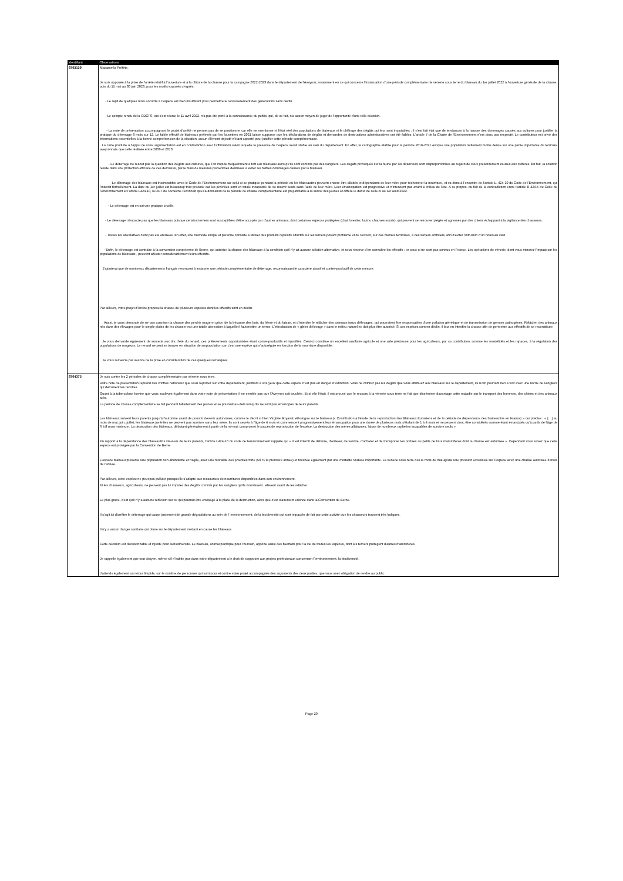| Identifiant | Observations |
| --- | --- |
| 8703129 | Madame la Préfète, Je suis opposée à la prise de l'arrêté relatif à l'ouverture et à la clôture de la chasse pour la campagne 2022-2023 dans le département de l'Aveyron, notamment en ce qui concerne l'instauration d'une période complémentaire de vénerie sous terre du blaireau du 1er juillet 2022 à l'ouverture générale de la chasse, puis du 15 mai au 30 juin 2023, pour les motifs exposés ci-après. - Le répit de quelques mois accordé à l'espèce est bien insuffisant pour permettre le renouvellement des générations sans déclin. - Le compte-rendu de la CDCFS, qui s'est réunie le 11 avril 2022, n'a pas été porté à la connaissance du public, qui, de ce fait, n'a aucun moyen de juger de l'opportunité d'une telle décision. - La note de présentation accompagnant le projet d'arrêté ne permet pas de se positionner car elle ne mentionne ni l'état réel des populations de blaireaux ni le chiffrage des dégâts qui leur sont imputables ; il n'est fait état que de tendances à la hausse des dommages causés aux cultures pour justifier la pratique du déterrage 8 mois sur 12. Le faible effectif de blaireaux prélevés par les louvetiers en 2021 laisse supposer que les déclarations de dégâts et demandes de destructions administratives ont été faibles. L'article 7 de la Charte de l'Environnement n'est donc pas respecté. Le contributeur est privé des informations essentielles à la bonne compréhension de la situation, aucun élément objectif n'étant apporté pour justifier cette période complémentaire. La carte produite à l'appui de votre argumentation est en contradiction avec l'affirmation selon laquelle la présence de l'espèce serait stable au sein du département. En effet, la cartographie établie pour la période 2016-2021 évoque une population nettement moins dense sur une partie importante du territoire aveyronnais que celle réalisée entre 2006 et 2010. - Le déterrage ne résout pas la question des dégâts aux cultures, que l'on impute fréquemment à tort aux blaireaux alors qu'ils sont commis par des sangliers. Les dégâts provoqués sur la faune par les déterreurs sont disproportionnés au regard de ceux prétendument causés aux cultures. En fait, la solution réside dans une protection efficace de ces dernières, par le biais de mesures préventives destinées à éviter les faibles dommages causés par le blaireau. - Le déterrage des blaireaux est incompatible avec le Code de l'Environnement car celui-ci se pratique pendant la période où les blaireautins peuvent encore être allaités et dépendants de leur mère pour rechercher la nourriture, et va donc à l'encontre de l'article L. 424-10 du Code de l'Environnement, qui l'interdit formellement. La date du 1er juillet est beaucoup trop précoce car les juvéniles sont en totale incapacité de se nourrir seuls sans l'aide de leur mère. Leur émancipation est progressive et n'intervient pas avant le milieu de l'été. A ce propos, du fait de la contradiction entre l'article R-424.5 du Code de l'environnement et l'article L424.10, la DDT de l'Ardèche reconnaît que l'autorisation de la période de chasse complémentaire est préjudiciable à la survie des jeunes et diffère le début de celle-ci au 1er août 2022. - Le déterrage est en soi une pratique cruelle. - Le déterrage n'impacte pas que les blaireaux puisque certains terriers sont susceptibles d'être occupés par d'autres animaux, dont certaines espèces protégées (chat forestier, loutre, chauves-souris), qui peuvent se retrouver piégés et agressés par des chiens échappant à la vigilance des chasseurs. - Toutes les alternatives n'ont pas été étudiées. En effet, une méthode simple et pérenne consiste à utiliser des produits répulsifs olfactifs sur les terriers posant problème et de recourir, sur ces mêmes territoires, à des terriers artificiels, afin d'éviter l'intrusion d'un nouveau clan. - Enfin, le déterrage est contraire à la convention européenne de Berne, qui autorise la chasse des blaireaux à la condition qu'il n'y ait aucune solution alternative, et sous réserve d'en connaître les effectifs ; or ceux-ci ne sont pas connus en France. Les opérations de vénerie, dont vous minorez l'impact sur les populations de blaireaux , peuvent affecter considérablement leurs effectifs. J'ajouterai que de nombreux départements français renoncent à instaurer une période complémentaire de déterrage, reconnaissant le caractère abusif et contre-productif de cette mesure. Par ailleurs, votre projet d'Arrêté propose la chasse de plusieurs espèces dont les effectifs sont en déclin. Aussi, je vous demande de ne pas autoriser la chasse des perdrix rouge et grise, de la bécasse des bois, du lièvre et du faisan, et d'interdire le relâcher des animaux issus d'élevages, qui pourraient être responsables d'une pollution génétique et de transmission de germes pathogènes. Relâcher des animaux nés dans des élevages pour le simple plaisir de les chasser est une totale aberration à laquelle il faut mettre un terme. L'introduction de « gibier d'élevage » dans le milieu naturel ne doit plus être autorisé. Si ces espèces sont en déclin, il faut en interdire la chasse afin de permettre aux effectifs de se reconstituer. Je vous demande également de surseoir aux tirs d'été du renard, ces prélèvements opportunistes étant contre-productifs et injustifiés. Celui-ci constitue un excellent auxiliaire agricole et une aide précieuse pour les agriculteurs, par sa contribution, comme les mustélidés et les rapaces, à la régulation des populations de rongeurs. Le renard ne peut se trouver en situation de surpopulation car c'est une espèce qui s'autorégule en fonction de la nourriture disponible. Je vous remercie par avance de la prise en considération de ces quelques remarques. |
| 8704375 | Je suis contre les 2 périodes de chasse complémentaire par vénerie sous terre. Votre note de présentation reprend des chiffres nationaux que vous reportez sur votre département, justifiant à vos yeux que cette espèce n'est pas en danger d'extinction. Vous ne chiffrez pas les dégâts que vous attribuez aux blaireaux sur le département, ils n'ont pourtant rien à voir avec une horde de sangliers qui détruisent les récoltes. Quant à la tuberculose bovine que vous soulevez également dans votre note de présentation, il ne semble pas que l'Aveyron soit touchée. Et si elle l'était, il est prouvé que le recours à la vénerie sous terre ne fait que disséminer davantage cette maladie par le transport des hommes, des chiens et des animaux tués. La période de chasse complémentaire se fait pendant l'allaitement des jeunes et se poursuit au-delà lorsqu'ils ne sont pas émancipés de leurs parents. Les blaireaux suivent leurs parents jusqu'à l'automne avant de pouvoir devenir autonomes, comme le décrit si bien Virginie Boyaval, éthologue sur le blaireau (« Contribution à l'étude de la reproduction des Blaireaux Eurasiens et de la période de dépendance des blaireautins en France) » qui précise : « […] au mois de mai, juin, juillet, les blaireaux juvéniles ne peuvent pas survivre sans leur mère. Ils sont sevrés à l'âge de 4 mois et commencent progressivement leur émancipation pour une durée de plusieurs mois s'étalant de 1 à 4 mois et ne peuvent donc être considérés comme étant émancipés qu'à partir de l'âge de 6 à 8 mois minimum. La destruction des blaireaux, débutant généralement à partir de la mi-mai, compromet le succès de reproduction de l'espèce. La destruction des mères allaitantes, laisse de nombreux orphelins incapables de survivre seuls ». En rapport à la dépendance des blaireautins vis-à-vis de leurs parents, l'article L424-10 du code de l'environnement rappelle qu' « il est interdit de détruire, d'enlever, de vendre, d'acheter et de transporter les portées ou petits de tous mammifères dont la chasse est autorisée ». Cependant vous savez que cette espèce est protégée par la Convention de Berne. L'espèce blaireau présente une population non abondante et fragile, avec une mortalité des juvéniles forte (50 % la première année) et touchée également par une mortalité routière importante. La vénerie sous terre dès le mois de mai ajoute une pression excessive sur l'espèce avec une chasse autorisée 8 mois de l'année. Par ailleurs, cette espèce ne peut pas pulluler puisqu'elle s'adapte aux ressources de nourritures disponibles dans son environnement. Et les chasseurs, agriculteurs, ne peuvent pas lui imputer des dégâts commis par les sangliers qu'ils nourrissent , élèvent avant de les relâcher. Le plus grave, c'est qu'il n'y a aucune réflexion sur ce qui pourrait être envisagé à la place de la destruction, alors que c'est clairement énoncé dans la Convention de Berne. Il s'agit ici d'arrêter le déterrage qui cause justement de grande dégradations au sein de l 'environnement, de la biodiversité qui sont impactés de fait par cette activité que les chasseurs trouvent très ludiques. Il n'y a aucun danger sanitaire qui plane sur le département mettant en cause les blaireaux. Cette décision est déraisonnable et injuste pour la biodiversité. Le blaireau, animal pacifique pour l'humain, apporte aussi des bienfaits pour la vie de toutes les espèces, dont les terriers protègent d'autres mammifères. Je rappelle également que tout citoyen, même s'il n'habite pas dans votre département a le droit de s'opposer aux projets préfectoraux concernant l'environnement, la biodiversité. J'attends également un retour limpide, sur le nombre de personnes qui sont pour et contre votre projet accompagnés des arguments des deux parties, que vous avez obligation de rendre au public. |
Page 29